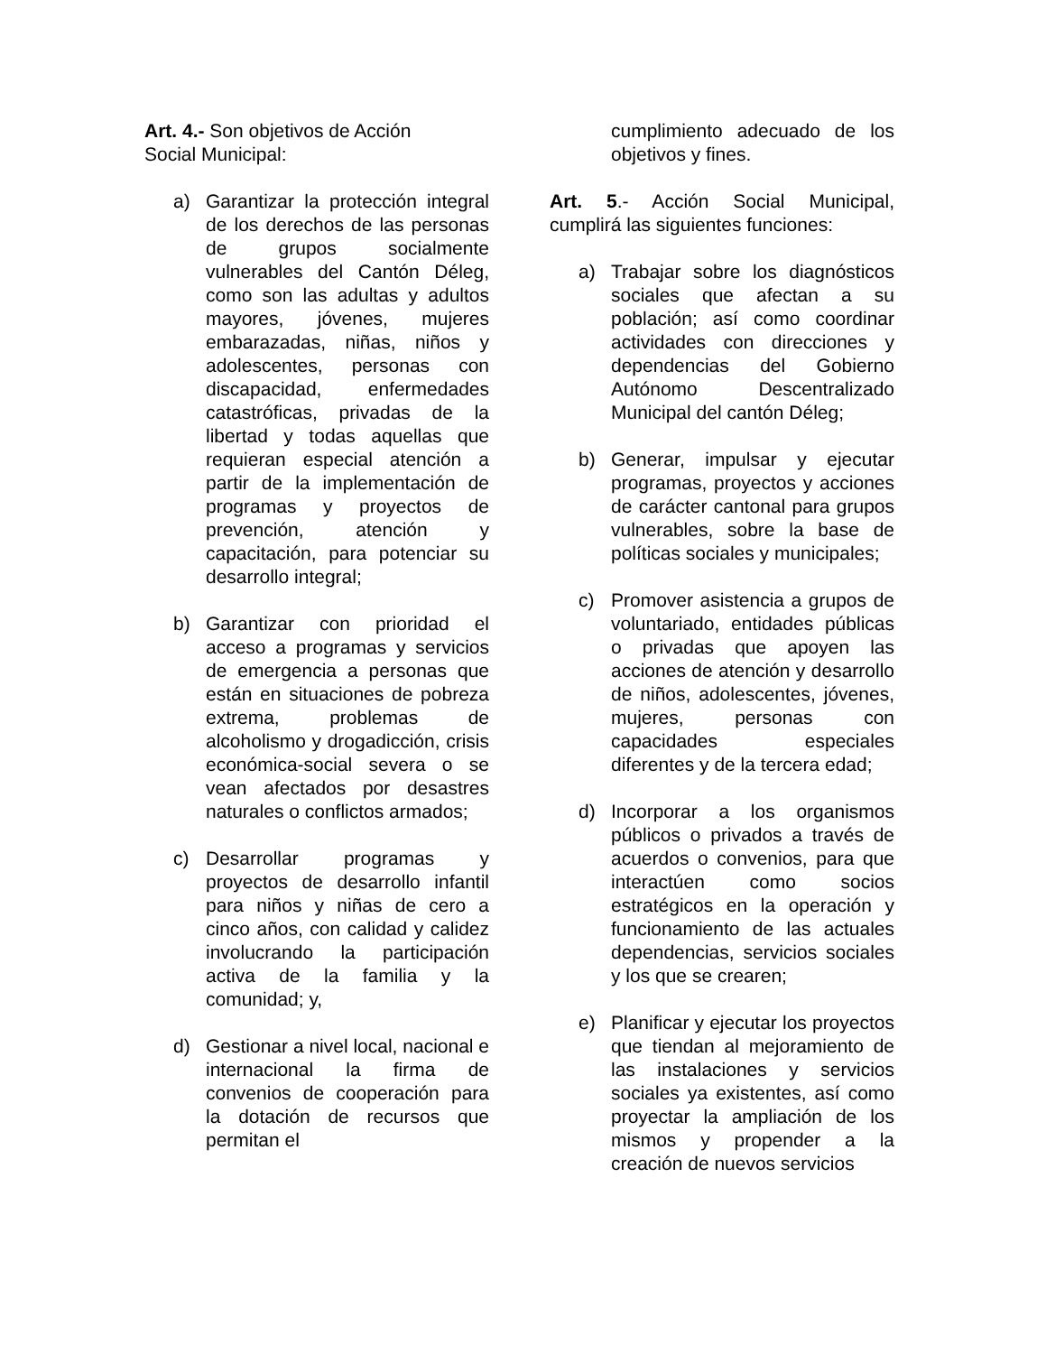Art. 4.- Son objetivos de Acción
Social Municipal:
a) Garantizar la protección integral de los derechos de las personas de grupos socialmente vulnerables del Cantón Déleg, como son las adultas y adultos mayores, jóvenes, mujeres embarazadas, niñas, niños y adolescentes, personas con discapacidad, enfermedades catastróficas, privadas de la libertad y todas aquellas que requieran especial atención a partir de la implementación de programas y proyectos de prevención, atención y capacitación, para potenciar su desarrollo integral;
b) Garantizar con prioridad el acceso a programas y servicios de emergencia a personas que están en situaciones de pobreza extrema, problemas de alcoholismo y drogadicción, crisis económica-social severa o se vean afectados por desastres naturales o conflictos armados;
c) Desarrollar programas y proyectos de desarrollo infantil para niños y niñas de cero a cinco años, con calidad y calidez involucrando la participación activa de la familia y la comunidad; y,
d) Gestionar a nivel local, nacional e internacional la firma de convenios de cooperación para la dotación de recursos que permitan el
cumplimiento adecuado de los objetivos y fines.
Art. 5.- Acción Social Municipal, cumplirá las siguientes funciones:
a) Trabajar sobre los diagnósticos sociales que afectan a su población; así como coordinar actividades con direcciones y dependencias del Gobierno Autónomo Descentralizado Municipal del cantón Déleg;
b) Generar, impulsar y ejecutar programas, proyectos y acciones de carácter cantonal para grupos vulnerables, sobre la base de políticas sociales y municipales;
c) Promover asistencia a grupos de voluntariado, entidades públicas o privadas que apoyen las acciones de atención y desarrollo de niños, adolescentes, jóvenes, mujeres, personas con capacidades especiales diferentes y de la tercera edad;
d) Incorporar a los organismos públicos o privados a través de acuerdos o convenios, para que interactúen como socios estratégicos en la operación y funcionamiento de las actuales dependencias, servicios sociales y los que se crearen;
e) Planificar y ejecutar los proyectos que tiendan al mejoramiento de las instalaciones y servicios sociales ya existentes, así como proyectar la ampliación de los mismos y propender a la creación de nuevos servicios